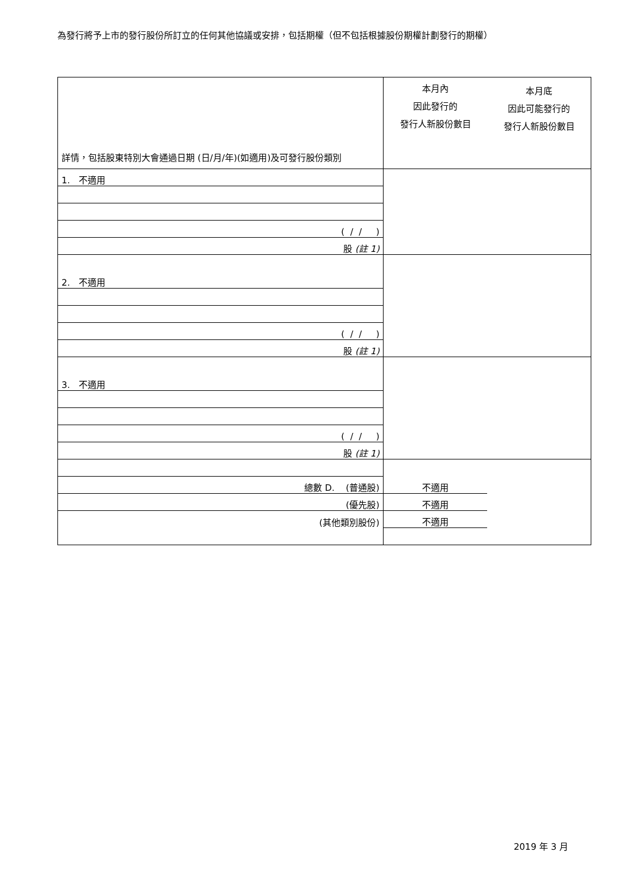為發行將予上市的發行股份所訂立的任何其他協議或安排，包括期權（但不包括根據股份期權計劃發行的期權）
| 詳情，包括股東特別大會通過日期 (日/月/年)(如適用)及可發行股份類別 | 本月內 因此發行的 發行人新股份數目 | 本月底 因此可能發行的 發行人新股份數目 |
| 1. 不適用 | | |
| ( / / ) | | |
| 股 (註 1) | | |
| 2. 不適用 | | |
| ( / / ) | | |
| 股 (註 1) | | |
| 3. 不適用 | | |
| ( / / ) | | |
| 股 (註 1) | | |
| 總數 D. (普通股) | 不適用 | |
| (優先股) | 不適用 | |
| (其他類別股份) | 不適用 | |
2019 年 3 月